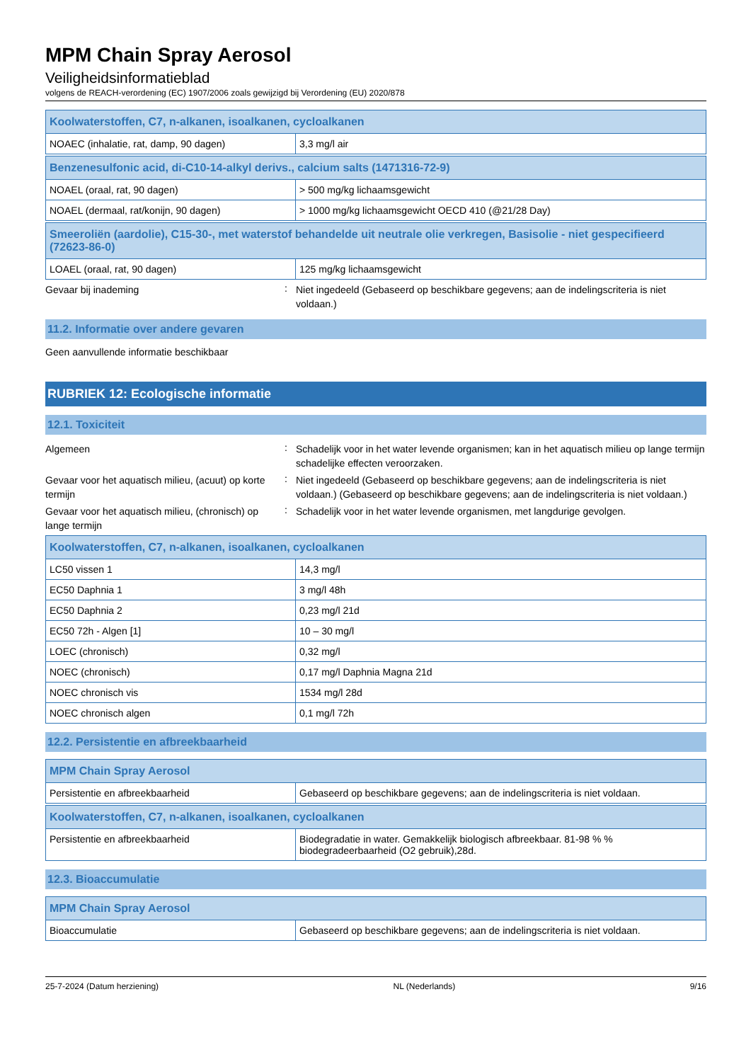MPM Chain Spray Aerosol
Veiligheidsinformatieblad
volgens de REACH-verordening (EC) 1907/2006 zoals gewijzigd bij Verordening (EU) 2020/878
| Koolwaterstoffen, C7, n-alkanen, isoalkanen, cycloalkanen | |
| --- | --- |
| NOAEC (inhalatie, rat, damp, 90 dagen) | 3,3 mg/l air |
| Benzenesulfonic acid, di-C10-14-alkyl derivs., calcium salts (1471316-72-9) | |
| --- | --- |
| NOAEL (oraal, rat, 90 dagen) | > 500 mg/kg lichaamsgewicht |
| NOAEL (dermaal, rat/konijn, 90 dagen) | > 1000 mg/kg lichaamsgewicht OECD 410 (@21/28 Day) |
| Smeeroliën (aardolie), C15-30-, met waterstof behandelde uit neutrale olie verkregen, Basisolie - niet gespecifieerd (72623-86-0) | |
| --- | --- |
| LOAEL (oraal, rat, 90 dagen) | 125 mg/kg lichaamsgewicht |
Gevaar bij inademing
:
Niet ingedeeld (Gebaseerd op beschikbare gegevens; aan de indelingscriteria is niet voldaan.)
11.2. Informatie over andere gevaren
Geen aanvullende informatie beschikbaar
RUBRIEK 12: Ecologische informatie
12.1. Toxiciteit
Algemeen
:
Schadelijk voor in het water levende organismen; kan in het aquatisch milieu op lange termijn schadelijke effecten veroorzaken.
Gevaar voor het aquatisch milieu, (acuut) op korte termijn
:
Niet ingedeeld (Gebaseerd op beschikbare gegevens; aan de indelingscriteria is niet voldaan.) (Gebaseerd op beschikbare gegevens; aan de indelingscriteria is niet voldaan.)
Gevaar voor het aquatisch milieu, (chronisch) op lange termijn
:
Schadelijk voor in het water levende organismen, met langdurige gevolgen.
| Koolwaterstoffen, C7, n-alkanen, isoalkanen, cycloalkanen | |
| --- | --- |
| LC50 vissen 1 | 14,3 mg/l |
| EC50 Daphnia 1 | 3 mg/l 48h |
| EC50 Daphnia 2 | 0,23 mg/l 21d |
| EC50 72h - Algen [1] | 10 – 30 mg/l |
| LOEC (chronisch) | 0,32 mg/l |
| NOEC (chronisch) | 0,17 mg/l Daphnia Magna 21d |
| NOEC chronisch vis | 1534 mg/l 28d |
| NOEC chronisch algen | 0,1 mg/l 72h |
12.2. Persistentie en afbreekbaarheid
| MPM Chain Spray Aerosol | |
| --- | --- |
| Persistentie en afbreekbaarheid | Gebaseerd op beschikbare gegevens; aan de indelingscriteria is niet voldaan. |
| Koolwaterstoffen, C7, n-alkanen, isoalkanen, cycloalkanen | |
| --- | --- |
| Persistentie en afbreekbaarheid | Biodegradatie in water. Gemakkelijk biologisch afbreekbaar. 81-98 % % biodegradeerbaarheid (O2 gebruik),28d. |
12.3. Bioaccumulatie
| MPM Chain Spray Aerosol | |
| --- | --- |
| Bioaccumulatie | Gebaseerd op beschikbare gegevens; aan de indelingscriteria is niet voldaan. |
25-7-2024 (Datum herziening) NL (Nederlands) 9/16